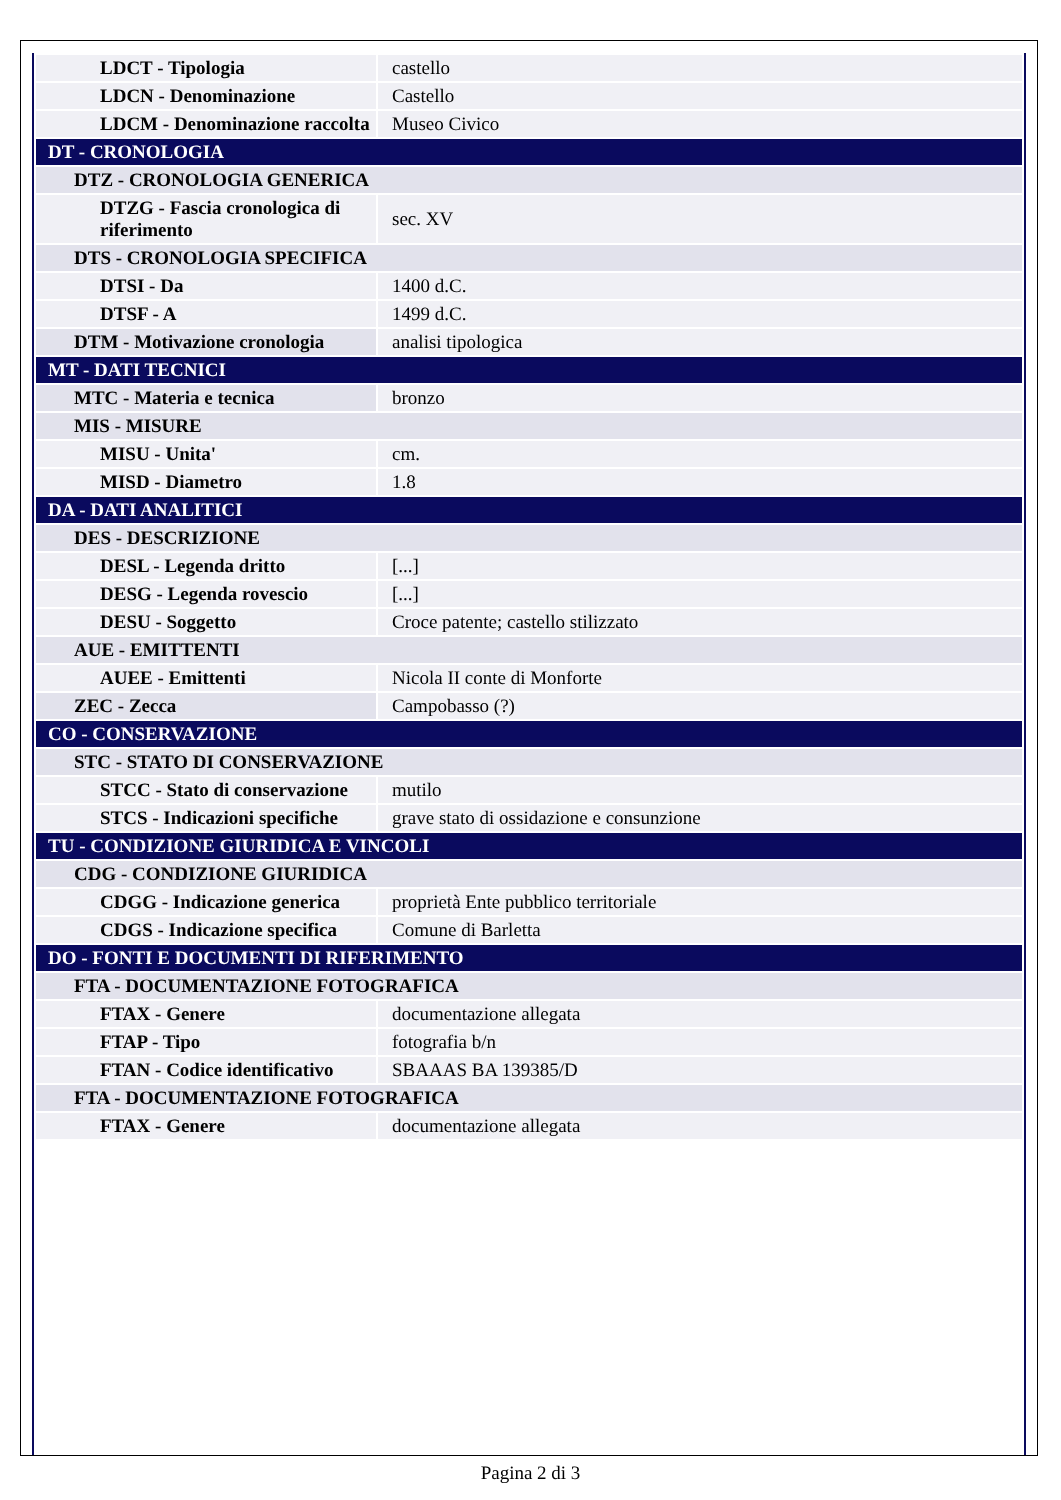| LDCT - Tipologia | castello |
| LDCN - Denominazione | Castello |
| LDCM - Denominazione raccolta | Museo Civico |
| DT - CRONOLOGIA | |
| DTZ - CRONOLOGIA GENERICA | |
| DTZG - Fascia cronologica di riferimento | sec. XV |
| DTS - CRONOLOGIA SPECIFICA | |
| DTSI - Da | 1400 d.C. |
| DTSF - A | 1499 d.C. |
| DTM - Motivazione cronologia | analisi tipologica |
| MT - DATI TECNICI | |
| MTC - Materia e tecnica | bronzo |
| MIS - MISURE | |
| MISU - Unita' | cm. |
| MISD - Diametro | 1.8 |
| DA - DATI ANALITICI | |
| DES - DESCRIZIONE | |
| DESL - Legenda dritto | [...] |
| DESG - Legenda rovescio | [...] |
| DESU - Soggetto | Croce patente; castello stilizzato |
| AUE - EMITTENTI | |
| AUEE - Emittenti | Nicola II conte di Monforte |
| ZEC - Zecca | Campobasso (?) |
| CO - CONSERVAZIONE | |
| STC - STATO DI CONSERVAZIONE | |
| STCC - Stato di conservazione | mutilo |
| STCS - Indicazioni specifiche | grave stato di ossidazione e consunzione |
| TU - CONDIZIONE GIURIDICA E VINCOLI | |
| CDG - CONDIZIONE GIURIDICA | |
| CDGG - Indicazione generica | proprietà Ente pubblico territoriale |
| CDGS - Indicazione specifica | Comune di Barletta |
| DO - FONTI E DOCUMENTI DI RIFERIMENTO | |
| FTA - DOCUMENTAZIONE FOTOGRAFICA | |
| FTAX - Genere | documentazione allegata |
| FTAP - Tipo | fotografia b/n |
| FTAN - Codice identificativo | SBAAAS BA 139385/D |
| FTA - DOCUMENTAZIONE FOTOGRAFICA | |
| FTAX - Genere | documentazione allegata |
Pagina 2 di 3